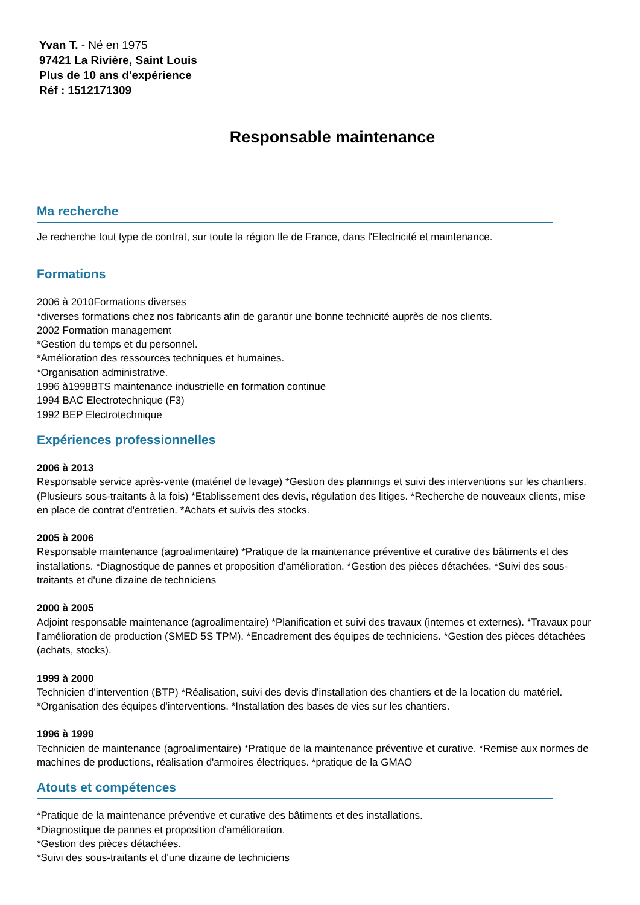Yvan T. - Né en 1975
97421 La Rivière, Saint Louis
Plus de 10 ans d'expérience
Réf : 1512171309
Responsable maintenance
Ma recherche
Je recherche tout type de contrat, sur toute la région Ile de France, dans l'Electricité et maintenance.
Formations
2006 à 2010Formations diverses
*diverses formations chez nos fabricants afin de garantir une bonne technicité auprès de nos clients.
2002 Formation management
*Gestion du temps et du personnel.
*Amélioration des ressources techniques et humaines.
*Organisation administrative.
1996 à1998BTS maintenance industrielle en formation continue
1994 BAC Electrotechnique (F3)
1992 BEP Electrotechnique
Expériences professionnelles
2006 à 2013
Responsable service après-vente (matériel de levage) *Gestion des plannings et suivi des interventions sur les chantiers. (Plusieurs sous-traitants à la fois) *Etablissement des devis, régulation des litiges. *Recherche de nouveaux clients, mise en place de contrat d'entretien. *Achats et suivis des stocks.
2005 à 2006
Responsable maintenance (agroalimentaire) *Pratique de la maintenance préventive et curative des bâtiments et des installations. *Diagnostique de pannes et proposition d'amélioration. *Gestion des pièces détachées. *Suivi des sous-traitants et d'une dizaine de techniciens
2000 à 2005
Adjoint responsable maintenance (agroalimentaire) *Planification et suivi des travaux (internes et externes). *Travaux pour l'amélioration de production (SMED 5S TPM). *Encadrement des équipes de techniciens. *Gestion des pièces détachées (achats, stocks).
1999 à 2000
Technicien d'intervention (BTP) *Réalisation, suivi des devis d'installation des chantiers et de la location du matériel. *Organisation des équipes d'interventions. *Installation des bases de vies sur les chantiers.
1996 à 1999
Technicien de maintenance (agroalimentaire) *Pratique de la maintenance préventive et curative. *Remise aux normes de machines de productions, réalisation d'armoires électriques. *pratique de la GMAO
Atouts et compétences
*Pratique de la maintenance préventive et curative des bâtiments et des installations.
*Diagnostique de pannes et proposition d'amélioration.
*Gestion des pièces détachées.
*Suivi des sous-traitants et d'une dizaine de techniciens